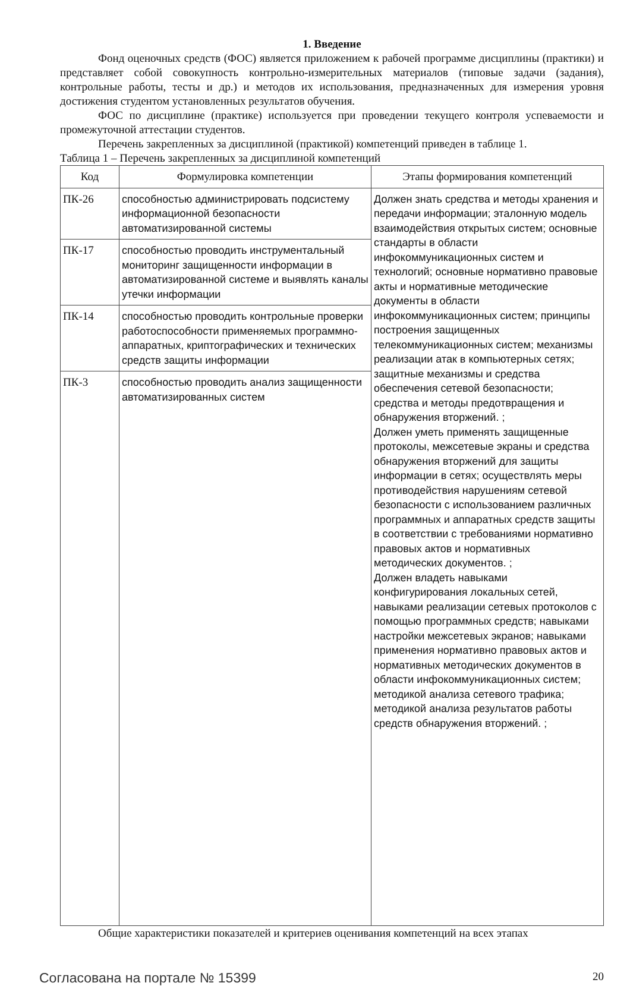1. Введение
Фонд оценочных средств (ФОС) является приложением к рабочей программе дисциплины (практики) и представляет собой совокупность контрольно-измерительных материалов (типовые задачи (задания), контрольные работы, тесты и др.) и методов их использования, предназначенных для измерения уровня достижения студентом установленных результатов обучения.
ФОС по дисциплине (практике) используется при проведении текущего контроля успеваемости и промежуточной аттестации студентов.
Перечень закрепленных за дисциплиной (практикой) компетенций приведен в таблице 1.
Таблица 1 – Перечень закрепленных за дисциплиной компетенций
| Код | Формулировка компетенции | Этапы формирования компетенций |
| --- | --- | --- |
| ПК-26 | способностью администрировать подсистему информационной безопасности автоматизированной системы | Должен знать средства и методы хранения и передачи информации; эталонную модель взаимодействия открытых систем; основные стандарты в области инфокоммуникационных систем и технологий; основные нормативно правовые акты и нормативные методические документы в области инфокоммуникационных систем; принципы построения защищенных телекоммуникационных систем; механизмы реализации атак в компьютерных сетях; защитные механизмы и средства обеспечения сетевой безопасности; средства и методы предотвращения и обнаружения вторжений. ; Должен уметь применять защищенные протоколы, межсетевые экраны и средства обнаружения вторжений для защиты информации в сетях; осуществлять меры противодействия нарушениям сетевой безопасности с использованием различных программных и аппаратных средств защиты в соответствии с требованиями нормативно правовых актов и нормативных методических документов. ; Должен владеть навыками конфигурирования локальных сетей, навыками реализации сетевых протоколов с помощью программных средств; навыками настройки межсетевых экранов; навыками применения нормативно правовых актов и нормативных методических документов в области инфокоммуникационных систем; методикой анализа сетевого трафика; методикой анализа результатов работы средств обнаружения вторжений. ; |
| ПК-17 | способностью проводить инструментальный мониторинг защищенности информации в автоматизированной системе и выявлять каналы утечки информации | |
| ПК-14 | способностью проводить контрольные проверки работоспособности применяемых программно-аппаратных, криптографических и технических средств защиты информации | |
| ПК-3 | способностью проводить анализ защищенности автоматизированных систем | |
Общие характеристики показателей и критериев оценивания компетенций на всех этапах
Согласована на портале № 15399 20